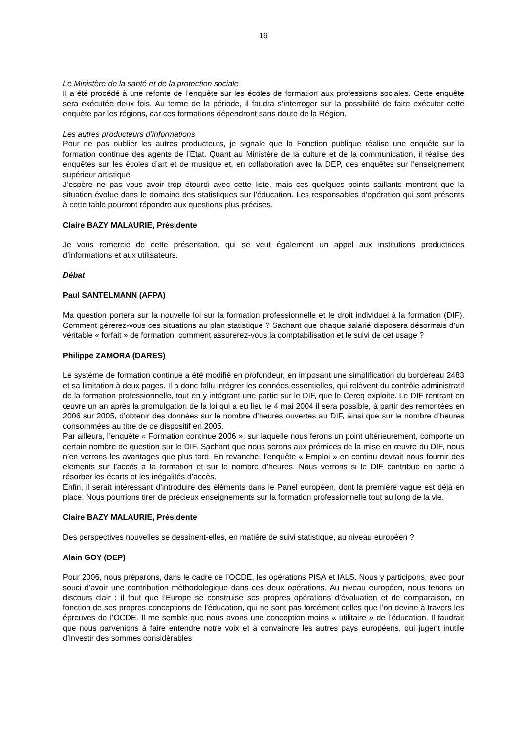19
Le Ministère de la santé et de la protection sociale
Il a été procédé à une refonte de l’enquête sur les écoles de formation aux professions sociales. Cette enquête sera exécutée deux fois. Au terme de la période, il faudra s’interroger sur la possibilité de faire exécuter cette enquête par les régions, car ces formations dépendront sans doute de la Région.
Les autres producteurs d’informations
Pour ne pas oublier les autres producteurs, je signale que la Fonction publique réalise une enquête sur la formation continue des agents de l’Etat. Quant au Ministère de la culture et de la communication, il réalise des enquêtes sur les écoles d’art et de musique et, en collaboration avec la DEP, des enquêtes sur l’enseignement supérieur artistique.
J’espère ne pas vous avoir trop étourdi avec cette liste, mais ces quelques points saillants montrent que la situation évolue dans le domaine des statistiques sur l’éducation. Les responsables d’opération qui sont présents à cette table pourront répondre aux questions plus précises.
Claire BAZY MALAURIE, Présidente
Je vous remercie de cette présentation, qui se veut également un appel aux institutions productrices d’informations et aux utilisateurs.
Débat
Paul SANTELMANN (AFPA)
Ma question portera sur la nouvelle loi sur la formation professionnelle et le droit individuel à la formation (DIF). Comment gérerez-vous ces situations au plan statistique ? Sachant que chaque salarié disposera désormais d’un véritable « forfait » de formation, comment assurerez-vous la comptabilisation et le suivi de cet usage ?
Philippe ZAMORA (DARES)
Le système de formation continue a été modifié en profondeur, en imposant une simplification du bordereau 2483 et sa limitation à deux pages. Il a donc fallu intégrer les données essentielles, qui relèvent du contrôle administratif de la formation professionnelle, tout en y intégrant une partie sur le DIF, que le Cereq exploite. Le DIF rentrant en œuvre un an après la promulgation de la loi qui a eu lieu le 4 mai 2004 il sera possible, à partir des remontées en 2006 sur 2005, d’obtenir des données sur le nombre d’heures ouvertes au DIF, ainsi que sur le nombre d’heures consommées au titre de ce dispositif en 2005.
Par ailleurs, l’enquête « Formation continue 2006 », sur laquelle nous ferons un point ultérieurement, comporte un certain nombre de question sur le DIF. Sachant que nous serons aux prémices de la mise en œuvre du DIF, nous n’en verrons les avantages que plus tard. En revanche, l’enquête « Emploi » en continu devrait nous fournir des éléments sur l’accès à la formation et sur le nombre d’heures. Nous verrons si le DIF contribue en partie à résorber les écarts et les inégalités d’accès.
Enfin, il serait intéressant d’introduire des éléments dans le Panel européen, dont la première vague est déjà en place. Nous pourrions tirer de précieux enseignements sur la formation professionnelle tout au long de la vie.
Claire BAZY MALAURIE, Présidente
Des perspectives nouvelles se dessinent-elles, en matière de suivi statistique, au niveau européen ?
Alain GOY (DEP)
Pour 2006, nous préparons, dans le cadre de l’OCDE, les opérations PISA et IALS. Nous y participons, avec pour souci d’avoir une contribution méthodologique dans ces deux opérations. Au niveau européen, nous tenons un discours clair : il faut que l’Europe se construise ses propres opérations d’évaluation et de comparaison, en fonction de ses propres conceptions de l’éducation, qui ne sont pas forcément celles que l’on devine à travers les épreuves de l’OCDE. Il me semble que nous avons une conception moins « utilitaire » de l’éducation. Il faudrait que nous parvenions à faire entendre notre voix et à convaincre les autres pays européens, qui jugent inutile d’investir des sommes considérables